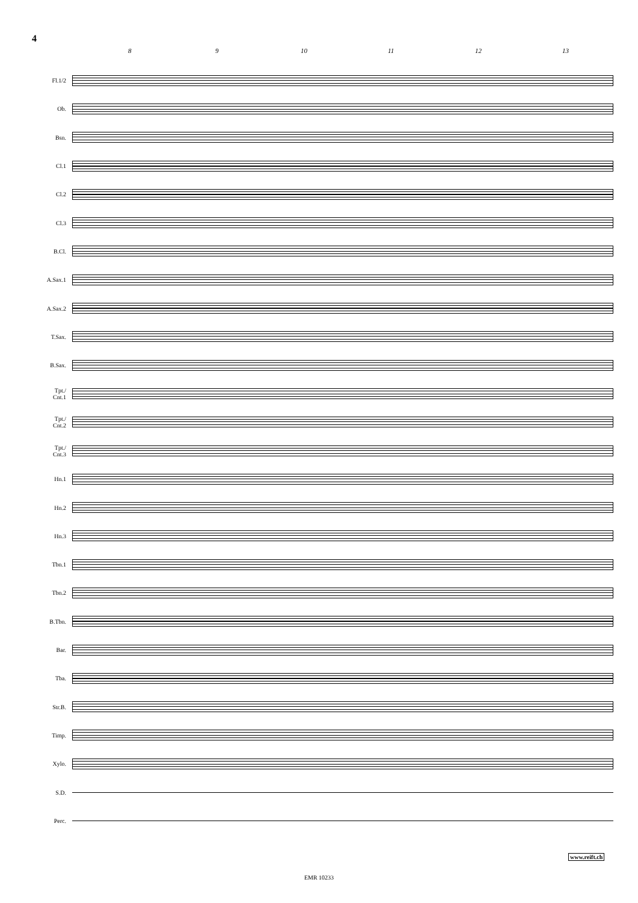4
8 9 10 11 12 13
Fl.1/2
Ob.
Bsn.
Cl.1
Cl.2
Cl.3
B.Cl.
A.Sax.1
A.Sax.2
T.Sax.
B.Sax.
Tpt./
Cnt.1
Tpt./
Cnt.2
Tpt./
Cnt.3
Hn.1
Hn.2
Hn.3
Tbn.1
Tbn.2
B.Tbn.
Bar.
Tba.
Str.B.
Timp.
Xylo.
S.D.
Perc.
www.reift.ch
EMR 10233